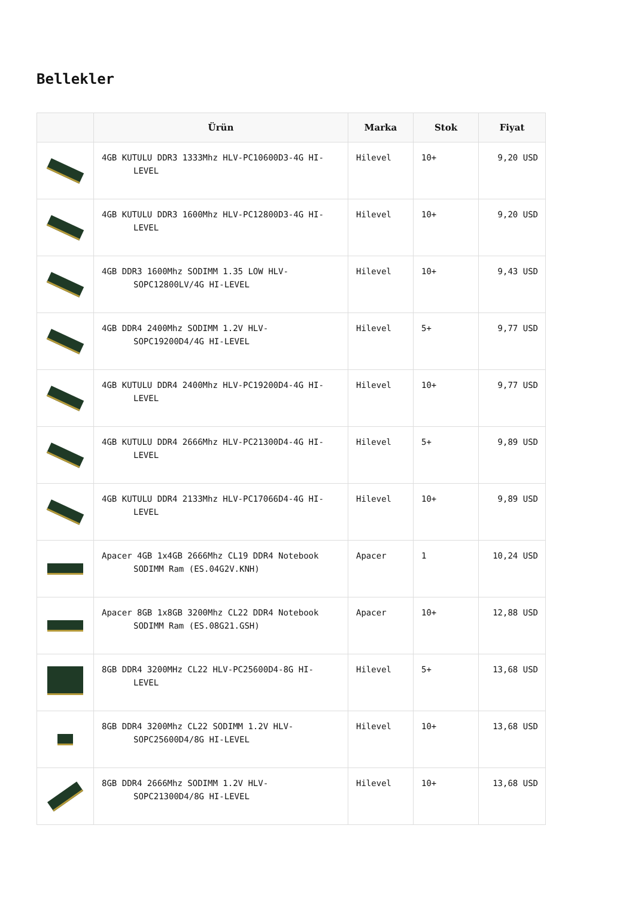Bellekler
| | Ürün | Marka | Stok | Fiyat |
| --- | --- | --- | --- | --- |
| | 4GB KUTULU DDR3 1333Mhz HLV-PC10600D3-4G HI- LEVEL | Hilevel | 10+ | 9,20 USD |
| | 4GB KUTULU DDR3 1600Mhz HLV-PC12800D3-4G HI- LEVEL | Hilevel | 10+ | 9,20 USD |
| | 4GB DDR3 1600Mhz SODIMM 1.35 LOW HLV- SOPC12800LV/4G HI-LEVEL | Hilevel | 10+ | 9,43 USD |
| | 4GB DDR4 2400Mhz SODIMM 1.2V HLV- SOPC19200D4/4G HI-LEVEL | Hilevel | 5+ | 9,77 USD |
| | 4GB KUTULU DDR4 2400Mhz HLV-PC19200D4-4G HI- LEVEL | Hilevel | 10+ | 9,77 USD |
| | 4GB KUTULU DDR4 2666Mhz HLV-PC21300D4-4G HI- LEVEL | Hilevel | 5+ | 9,89 USD |
| | 4GB KUTULU DDR4 2133Mhz HLV-PC17066D4-4G HI- LEVEL | Hilevel | 10+ | 9,89 USD |
| | Apacer 4GB 1x4GB 2666Mhz CL19 DDR4 Notebook SODIMM Ram (ES.04G2V.KNH) | Apacer | 1 | 10,24 USD |
| | Apacer 8GB 1x8GB 3200Mhz CL22 DDR4 Notebook SODIMM Ram (ES.08G21.GSH) | Apacer | 10+ | 12,88 USD |
| | 8GB DDR4 3200MHz CL22 HLV-PC25600D4-8G HI- LEVEL | Hilevel | 5+ | 13,68 USD |
| | 8GB DDR4 3200Mhz CL22 SODIMM 1.2V HLV- SOPC25600D4/8G HI-LEVEL | Hilevel | 10+ | 13,68 USD |
| | 8GB DDR4 2666Mhz SODIMM 1.2V HLV- SOPC21300D4/8G HI-LEVEL | Hilevel | 10+ | 13,68 USD |